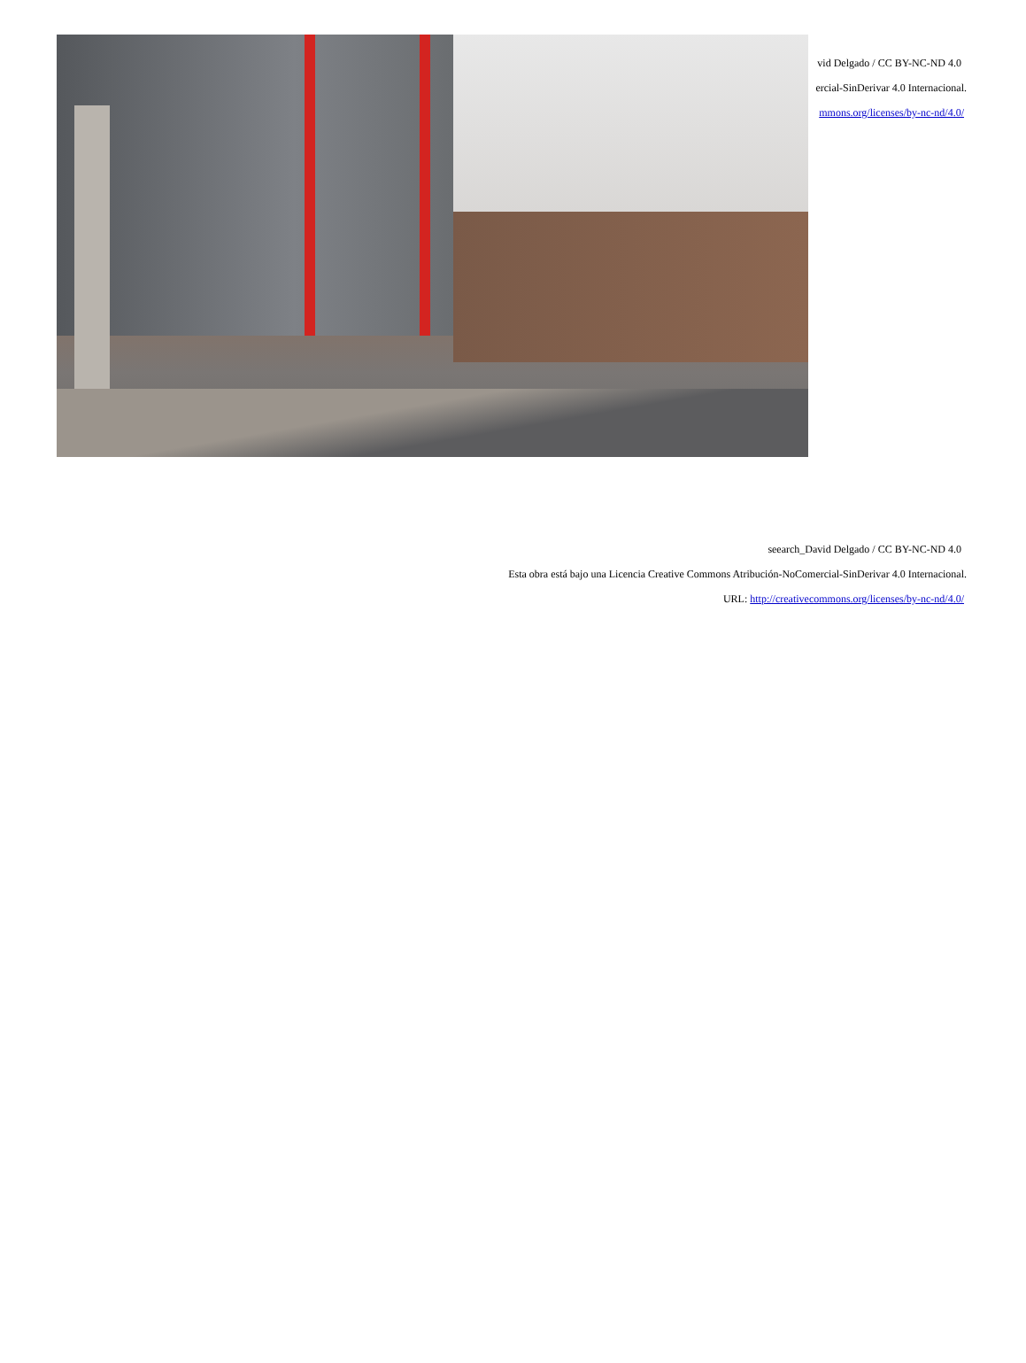vid Delgado / CC BY-NC-ND 4.0
ercial-SinDerivar 4.0 Internacional.
mmons.org/licenses/by-nc-nd/4.0/
seearch_David Delgado / CC BY-NC-ND 4.0
Esta obra está bajo una Licencia Creative Commons Atribución-NoComercial-SinDerivar 4.0 Internacional.
URL: http://creativecommons.org/licenses/by-nc-nd/4.0/